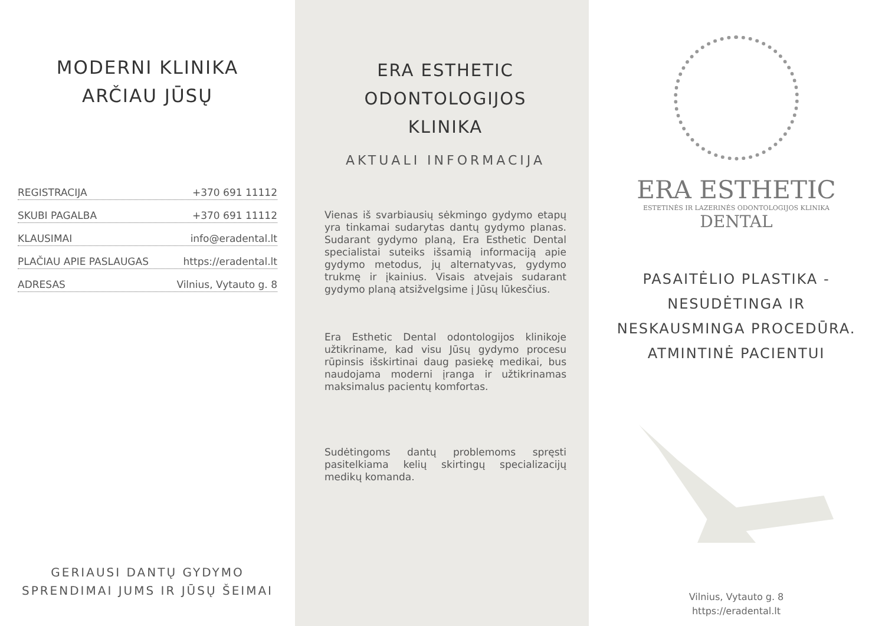MODERNI KLINIKA
ARČIAU JŪSŲ
REGISTRACIJA +370 691 11112
SKUBI PAGALBA +370 691 11112
KLAUSIMAI info@eradental.lt
PLAČIAU APIE PASLAUGAS https://eradental.lt
ADRESAS Vilnius, Vytauto g. 8
GERIAUSI DANTŲ GYDYMO
SPRENDIMAI JUMS IR JŪSŲ ŠEIMAI
ERA ESTHETIC
ODONTOLOGIJOS KLINIKA
AKTUALI INFORMACIJA
Vienas iš svarbiausių sėkmingo gydymo etapų yra tinkamai sudarytas dantų gydymo planas. Sudarant gydymo planą, Era Esthetic Dental specialistai suteiks išsamią informaciją apie gydymo metodus, jų alternatyvas, gydymo trukmę ir įkainius. Visais atvejais sudarant gydymo planą atsižvelgsime į Jūsų lūkesčius.
Era Esthetic Dental odontologijos klinikoje užtikriname, kad visu Jūsų gydymo procesu rūpinsis išskirtinai daug pasiekę medikai, bus naudojama moderni įranga ir užtikrinamas maksimalus pacientų komfortas.
Sudėtingoms dantų problemoms spręsti pasitelkiama kelių skirtingų specializacijų medikų komanda.
ERA ESTHETIC
ESTETINĖS IR LAZERINĖS ODONTOLOGIJOS KLINIKA
DENTAL
PASAITĖLIO PLASTIKA -
NESUDĖTINGA IR
NESKAUSMINGA PROCEDŪRA.
ATMINTINĖ PACIENTUI
Vilnius, Vytauto g. 8
https://eradental.lt